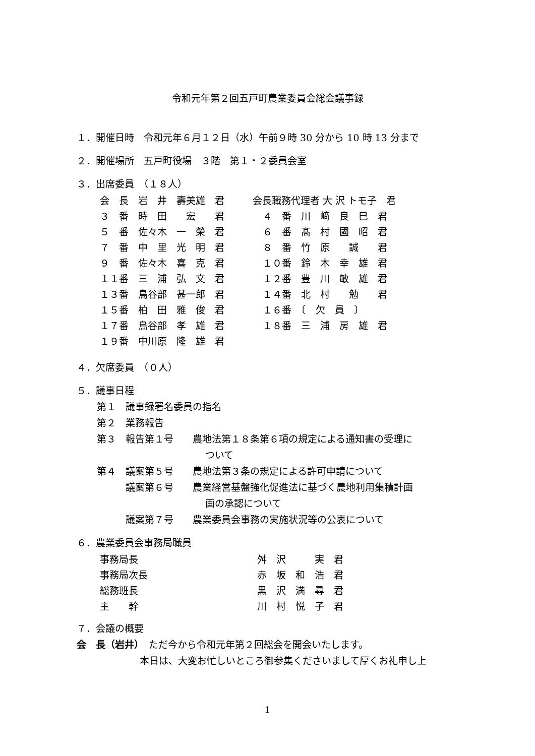令和元年第２回五戸町農業委員会総会議事録
１．開催日時　令和元年６月１２日（水）午前９時 30 分から 10 時 13 分まで
２．開催場所　五戸町役場　３階　第１・２委員会室
３．出席委員　（１８人）
| 会 長 岩 井 壽美雄 君 | 会長職務代理者 大 沢 トモ子 君 |
| ３ 番 時 田 宏 君 | ４ 番 川 﨑 良 巳 君 |
| ５ 番 佐々木 一 榮 君 | ６ 番 髙 村 國 昭 君 |
| ７ 番 中 里 光 明 君 | ８ 番 竹 原 誠 君 |
| ９ 番 佐々木 喜 克 君 | １０番 鈴 木 幸 雄 君 |
| １１番 三 浦 弘 文 君 | １２番 豊 川 敏 雄 君 |
| １３番 鳥谷部 甚一郎 君 | １４番 北 村 勉 君 |
| １５番 柏 田 雅 俊 君 | １６番 〔 欠 員 〕 |
| １７番 鳥谷部 孝 雄 君 | １８番 三 浦 房 雄 君 |
| １９番 中川原 隆 雄 君 | |
４．欠席委員　（０人）
５．議事日程
第１　議事録署名委員の指名
第２　業務報告
第３　報告第１号　　農地法第１８条第６項の規定による通知書の受理に
ついて
第４　議案第５号　　農地法第３条の規定による許可申請について
　　　議案第６号　　農業経営基盤強化促進法に基づく農地利用集積計画
画の承認について
　　　議案第７号　　農業委員会事務の実施状況等の公表について
６．農業委員会事務局職員
| 事務局長 | 舛 沢 実 君 |
| 事務局次長 | 赤 坂 和 浩 君 |
| 総務班長 | 黒 沢 満 尋 君 |
| 主 幹 | 川 村 悦 子 君 |
７．会議の概要
会　長（岩井）　ただ今から令和元年第２回総会を開会いたします。
本日は、大変お忙しいところ御参集くださいまして厚くお礼申し上
1